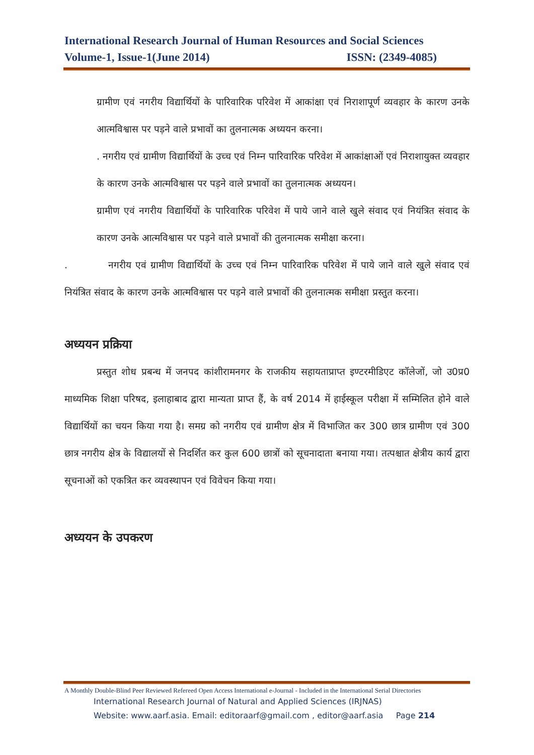International Research Journal of Human Resources and Social Sciences
Volume-1, Issue-1(June 2014) ISSN: (2349-4085)
ग्रामीण एवं नगरीय विद्यार्थियों के पारिवारिक परिवेश में आकांक्षा एवं निराशापूर्ण व्यवहार के कारण उनके आत्मविश्वास पर पड़ने वाले प्रभावों का तुलनात्मक अध्ययन करना।
. नगरीय एवं ग्रामीण विद्यार्थियों के उच्च एवं निम्न पारिवारिक परिवेश में आकांक्षाओं एवं निराशायुक्त व्यवहार के कारण उनके आत्मविश्वास पर पड़ने वाले प्रभावों का तुलनात्मक अध्ययन।
ग्रामीण एवं नगरीय विद्यार्थियों के पारिवारिक परिवेश में पाये जाने वाले खुले संवाद एवं नियंत्रित संवाद के कारण उनके आत्मविश्वास पर पड़ने वाले प्रभावों की तुलनात्मक समीक्षा करना।
. नगरीय एवं ग्रामीण विद्यार्थियों के उच्च एवं निम्न पारिवारिक परिवेश में पाये जाने वाले खुले संवाद एवं नियंत्रित संवाद के कारण उनके आत्मविश्वास पर पड़ने वाले प्रभावों की तुलनात्मक समीक्षा प्रस्तुत करना।
अध्ययन प्रक्रिया
प्रस्तुत शोध प्रबन्ध में जनपद कांशीरामनगर के राजकीय सहायताप्राप्त इण्टरमीडिएट कॉलेजों, जो उ0प्र0 माध्यमिक शिक्षा परिषद, इलाहाबाद द्वारा मान्यता प्राप्त हैं, के वर्ष 2014 में हाईस्कूल परीक्षा में सम्मिलित होने वाले विद्यार्थियों का चयन किया गया है। समग्र को नगरीय एवं ग्रामीण क्षेत्र में विभाजित कर 300 छात्र ग्रामीण एवं 300 छात्र नगरीय क्षेत्र के विद्यालयों से निदर्शित कर कुल 600 छात्रों को सूचनादाता बनाया गया। तत्पश्चात क्षेत्रीय कार्य द्वारा सूचनाओं को एकत्रित कर व्यवस्थापन एवं विवेचन किया गया।
अध्ययन के उपकरण
A Monthly Double-Blind Peer Reviewed Refereed Open Access International e-Journal - Included in the International Serial Directories
International Research Journal of Natural and Applied Sciences (IRJNAS)
Website: www.aarf.asia. Email: editoraarf@gmail.com , editor@aarf.asia Page 214